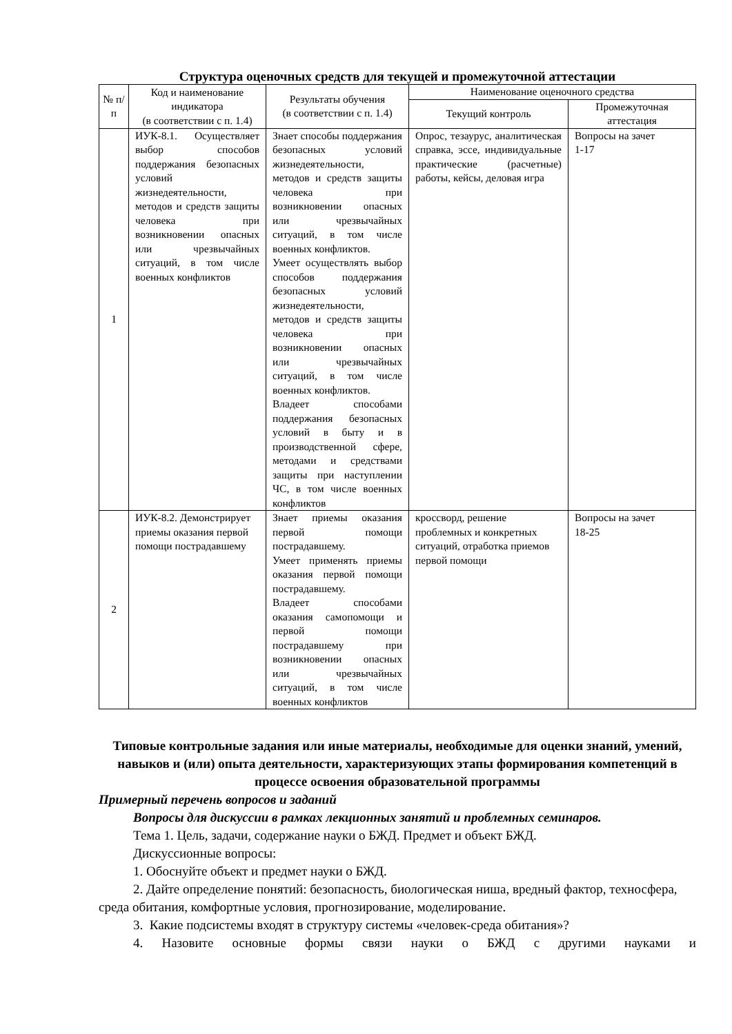Структура оценочных средств для текущей и промежуточной аттестации
| № п/п | Код и наименование индикатора (в соответствии с п. 1.4) | Результаты обучения (в соответствии с п. 1.4) | Наименование оценочного средства | |
| --- | --- | --- | --- | --- |
| | | | Текущий контроль | Промежуточная аттестация |
| 1 | ИУК-8.1. Осуществляет выбор способов поддержания безопасных условий жизнедеятельности, методов и средств защиты человека при возникновении опасных или чрезвычайных ситуаций, в том числе военных конфликтов | Знает способы поддержания безопасных условий жизнедеятельности, методов и средств защиты человека при возникновении опасных или чрезвычайных ситуаций, в том числе военных конфликтов. Умеет осуществлять выбор способов поддержания безопасных условий жизнедеятельности, методов и средств защиты человека при возникновении опасных или чрезвычайных ситуаций, в том числе военных конфликтов. Владеет способами поддержания безопасных условий в быту и в производственной сфере, методами и средствами защиты при наступлении ЧС, в том числе военных конфликтов | Опрос, тезаурус, аналитическая справка, эссе, индивидуальные практические (расчетные) работы, кейсы, деловая игра | Вопросы на зачет 1-17 |
| 2 | ИУК-8.2. Демонстрирует приемы оказания первой помощи пострадавшему | Знает приемы оказания первой помощи пострадавшему. Умеет применять приемы оказания первой помощи пострадавшему. Владеет способами оказания самопомощи и первой помощи пострадавшему при возникновении опасных или чрезвычайных ситуаций, в том числе военных конфликтов | кроссворд, решение проблемных и конкретных ситуаций, отработка приемов первой помощи | Вопросы на зачет 18-25 |
Типовые контрольные задания или иные материалы, необходимые для оценки знаний, умений, навыков и (или) опыта деятельности, характеризующих этапы формирования компетенций в процессе освоения образовательной программы
Примерный перечень вопросов и заданий
Вопросы для дискуссии в рамках лекционных занятий и проблемных семинаров.
Тема 1. Цель, задачи, содержание науки о БЖД. Предмет и объект БЖД.
Дискуссионные вопросы:
1. Обоснуйте объект и предмет науки о БЖД.
2. Дайте определение понятий: безопасность, биологическая ниша, вредный фактор, техносфера, среда обитания, комфортные условия, прогнозирование, моделирование.
3. Какие подсистемы входят в структуру системы «человек-среда обитания»?
4. Назовите основные формы связи науки о БЖД с другими науками и